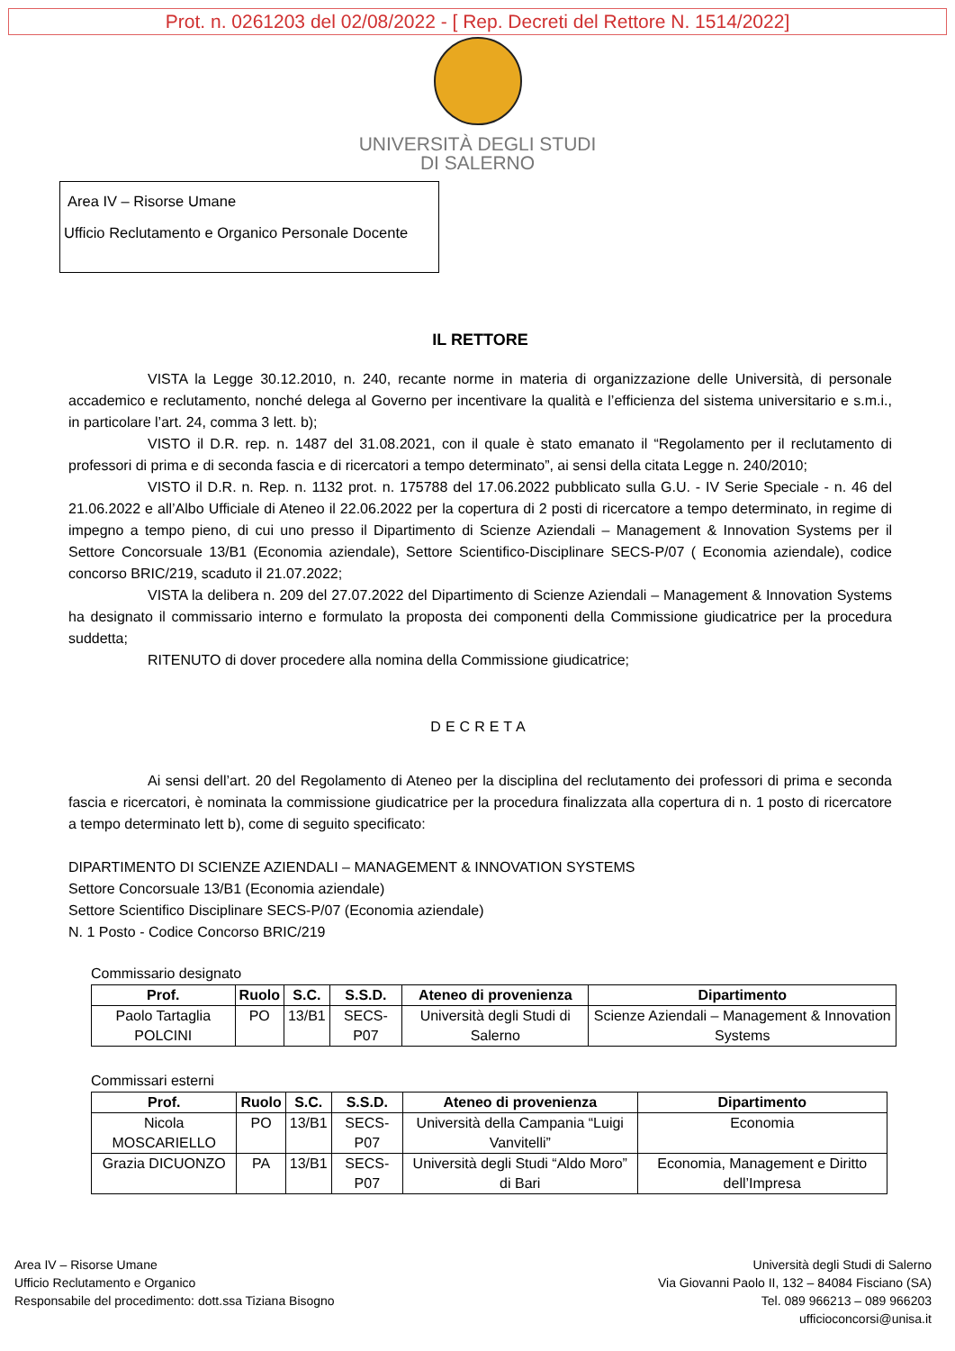Prot. n. 0261203 del 02/08/2022 - [ Rep. Decreti del Rettore N. 1514/2022]
UNIVERSITÀ DEGLI STUDI
DI SALERNO
Area IV – Risorse Umane
Ufficio Reclutamento e Organico Personale Docente
IL RETTORE
VISTA la Legge 30.12.2010, n. 240, recante norme in materia di organizzazione delle Università, di personale accademico e reclutamento, nonché delega al Governo per incentivare la qualità e l’efficienza del sistema universitario e s.m.i., in particolare l’art. 24, comma 3 lett. b);
VISTO il D.R. rep. n. 1487 del 31.08.2021, con il quale è stato emanato il “Regolamento per il reclutamento di professori di prima e di seconda fascia e di ricercatori a tempo determinato”, ai sensi della citata Legge n. 240/2010;
VISTO il D.R. n. Rep. n. 1132 prot. n. 175788 del 17.06.2022 pubblicato sulla G.U. - IV Serie Speciale - n. 46 del 21.06.2022 e all’Albo Ufficiale di Ateneo il 22.06.2022 per la copertura di 2 posti di ricercatore a tempo determinato, in regime di impegno a tempo pieno, di cui uno presso il Dipartimento di Scienze Aziendali – Management & Innovation Systems per il Settore Concorsuale 13/B1 (Economia aziendale), Settore Scientifico-Disciplinare SECS-P/07 ( Economia aziendale), codice concorso BRIC/219, scaduto il 21.07.2022;
VISTA la delibera n. 209 del 27.07.2022 del Dipartimento di Scienze Aziendali – Management & Innovation Systems ha designato il commissario interno e formulato la proposta dei componenti della Commissione giudicatrice per la procedura suddetta;
RITENUTO di dover procedere alla nomina della Commissione giudicatrice;
DECRETA
Ai sensi dell’art. 20 del Regolamento di Ateneo per la disciplina del reclutamento dei professori di prima e seconda fascia e ricercatori, è nominata la commissione giudicatrice per la procedura finalizzata alla copertura di n. 1 posto di ricercatore a tempo determinato lett b), come di seguito specificato:
DIPARTIMENTO DI SCIENZE AZIENDALI – MANAGEMENT & INNOVATION SYSTEMS
Settore Concorsuale 13/B1 (Economia aziendale)
Settore Scientifico Disciplinare SECS-P/07 (Economia aziendale)
N. 1 Posto - Codice Concorso BRIC/219
Commissario designato
| Prof. | Ruolo | S.C. | S.S.D. | Ateneo di provenienza | Dipartimento |
| --- | --- | --- | --- | --- | --- |
| Paolo Tartaglia POLCINI | PO | 13/B1 | SECS-P07 | Università degli Studi di Salerno | Scienze Aziendali – Management & Innovation Systems |
Commissari esterni
| Prof. | Ruolo | S.C. | S.S.D. | Ateneo di provenienza | Dipartimento |
| --- | --- | --- | --- | --- | --- |
| Nicola MOSCARIELLO | PO | 13/B1 | SECS-P07 | Università della Campania “Luigi Vanvitelli” | Economia |
| Grazia DICUONZO | PA | 13/B1 | SECS-P07 | Università degli Studi “Aldo Moro” di Bari | Economia, Management e Diritto dell’Impresa |
Area IV – Risorse Umane
Ufficio Reclutamento e Organico
Responsabile del procedimento: dott.ssa Tiziana Bisogno
Università degli Studi di Salerno
Via Giovanni Paolo II, 132 – 84084 Fisciano (SA)
Tel. 089 966213 – 089 966203
ufficioconcorsi@unisa.it